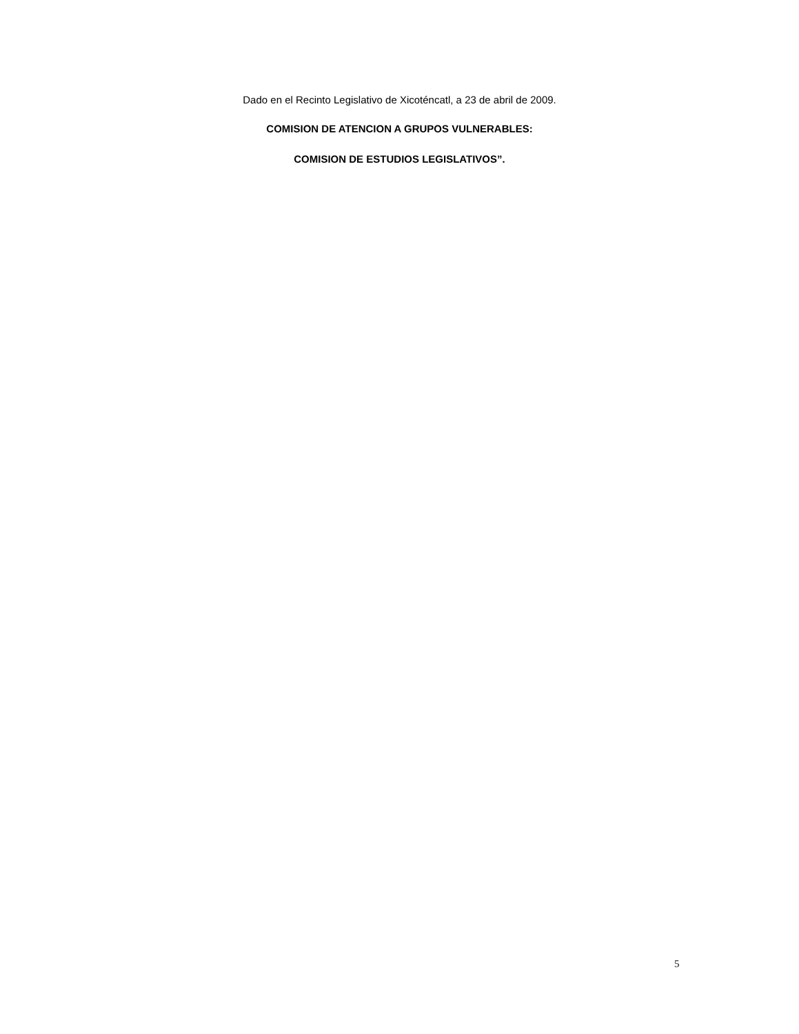Dado en el Recinto Legislativo de Xicoténcatl, a 23 de abril de 2009.
COMISION DE ATENCION A GRUPOS VULNERABLES:
COMISION DE ESTUDIOS LEGISLATIVOS”.
5